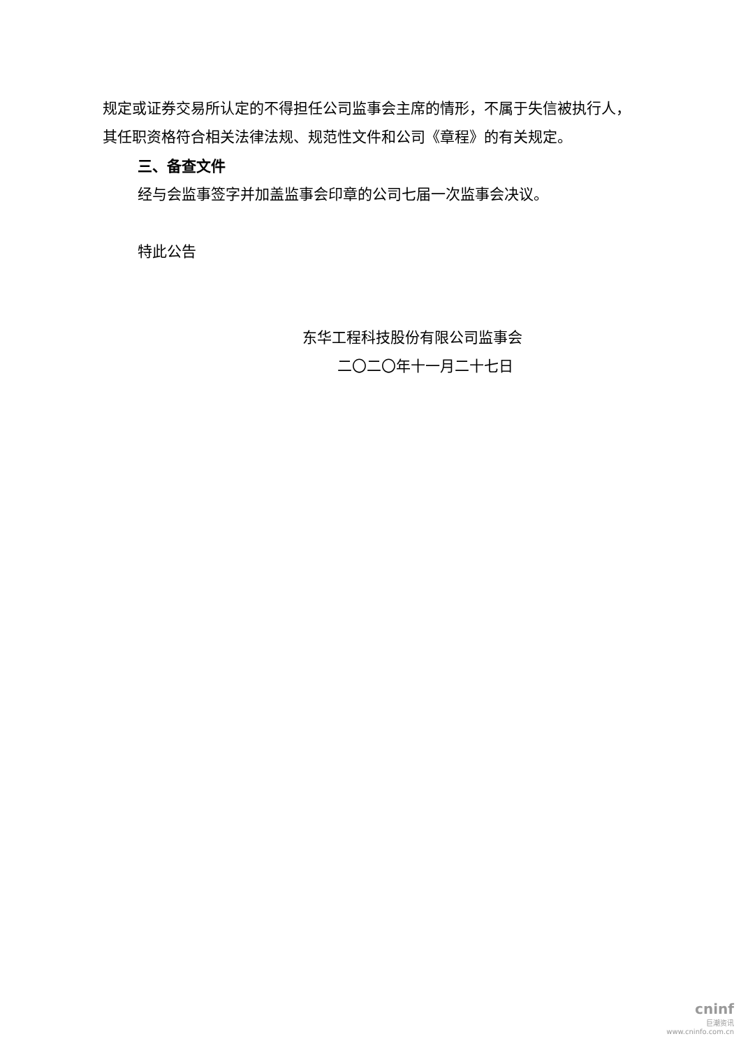规定或证券交易所认定的不得担任公司监事会主席的情形，不属于失信被执行人，其任职资格符合相关法律法规、规范性文件和公司《章程》的有关规定。
三、备查文件
经与会监事签字并加盖监事会印章的公司七届一次监事会决议。
特此公告
东华工程科技股份有限公司监事会
二〇二〇年十一月二十七日
cninf
巨潮资讯
www.cninfo.com.cn